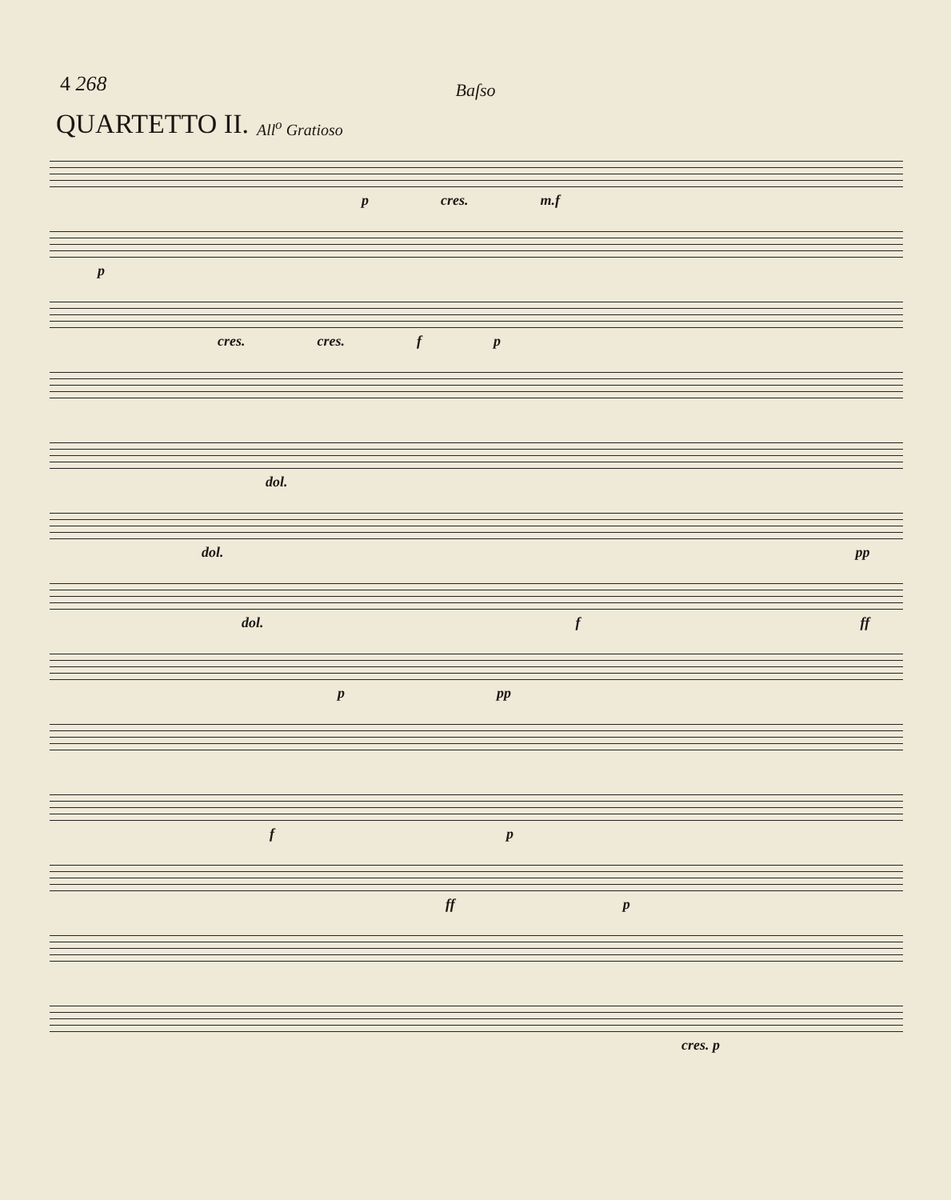4 268
Baſso
QUARTETTO II.
All<sup>o</sup> Gratioso
p cres. m.f
p
cres. cres. f p
dol.
dol. pp
dol. f ff
p pp
f p
ff p
cres. p